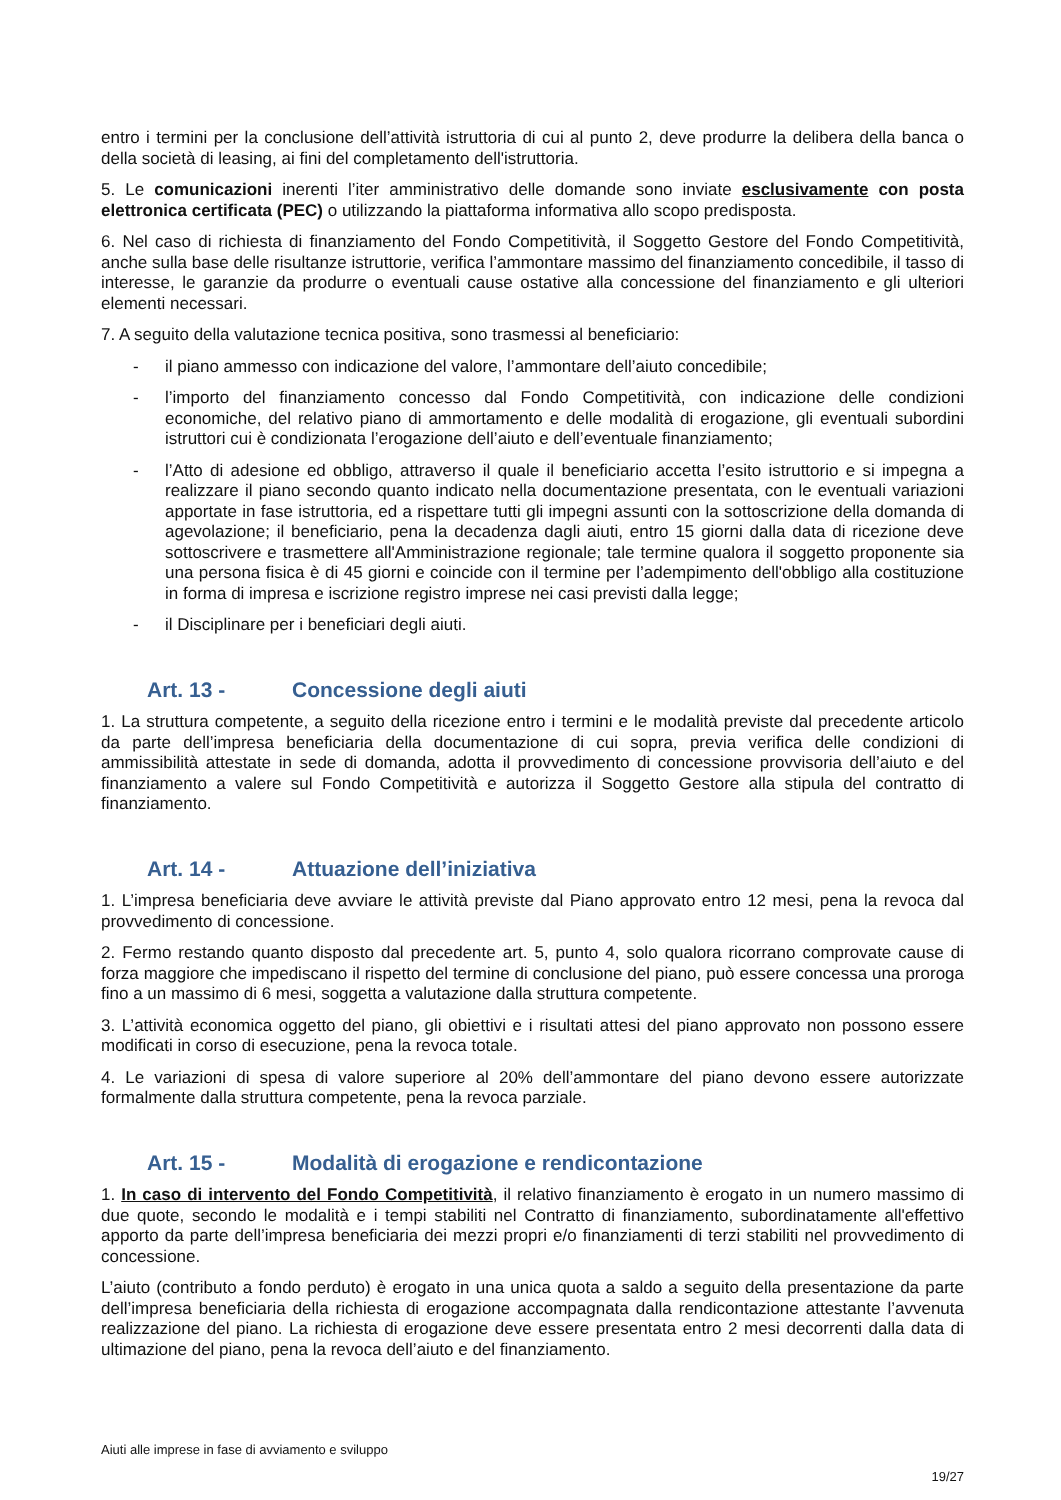entro i termini per la conclusione dell’attività istruttoria di cui al punto 2, deve produrre la delibera della banca o della società di leasing, ai fini del completamento dell'istruttoria.
5. Le comunicazioni inerenti l’iter amministrativo delle domande sono inviate esclusivamente con posta elettronica certificata (PEC) o utilizzando la piattaforma informativa allo scopo predisposta.
6. Nel caso di richiesta di finanziamento del Fondo Competitività, il Soggetto Gestore del Fondo Competitività, anche sulla base delle risultanze istruttorie, verifica l’ammontare massimo del finanziamento concedibile, il tasso di interesse, le garanzie da produrre o eventuali cause ostative alla concessione del finanziamento e gli ulteriori elementi necessari.
7. A seguito della valutazione tecnica positiva, sono trasmessi al beneficiario:
- il piano ammesso con indicazione del valore, l’ammontare dell’aiuto concedibile;
- l’importo del finanziamento concesso dal Fondo Competitività, con indicazione delle condizioni economiche, del relativo piano di ammortamento e delle modalità di erogazione, gli eventuali subordini istruttori cui è condizionata l’erogazione dell’aiuto e dell’eventuale finanziamento;
- l’Atto di adesione ed obbligo, attraverso il quale il beneficiario accetta l’esito istruttorio e si impegna a realizzare il piano secondo quanto indicato nella documentazione presentata, con le eventuali variazioni apportate in fase istruttoria, ed a rispettare tutti gli impegni assunti con la sottoscrizione della domanda di agevolazione; il beneficiario, pena la decadenza dagli aiuti, entro 15 giorni dalla data di ricezione deve sottoscrivere e trasmettere all'Amministrazione regionale; tale termine qualora il soggetto proponente sia una persona fisica è di 45 giorni e coincide con il termine per l’adempimento dell'obbligo alla costituzione in forma di impresa e iscrizione registro imprese nei casi previsti dalla legge;
- il Disciplinare per i beneficiari degli aiuti.
Art. 13 - Concessione degli aiuti
1. La struttura competente, a seguito della ricezione entro i termini e le modalità previste dal precedente articolo da parte dell’impresa beneficiaria della documentazione di cui sopra, previa verifica delle condizioni di ammissibilità attestate in sede di domanda, adotta il provvedimento di concessione provvisoria dell’aiuto e del finanziamento a valere sul Fondo Competitività e autorizza il Soggetto Gestore alla stipula del contratto di finanziamento.
Art. 14 - Attuazione dell’iniziativa
1. L’impresa beneficiaria deve avviare le attività previste dal Piano approvato entro 12 mesi, pena la revoca dal provvedimento di concessione.
2. Fermo restando quanto disposto dal precedente art. 5, punto 4, solo qualora ricorrano comprovate cause di forza maggiore che impediscano il rispetto del termine di conclusione del piano, può essere concessa una proroga fino a un massimo di 6 mesi, soggetta a valutazione dalla struttura competente.
3. L’attività economica oggetto del piano, gli obiettivi e i risultati attesi del piano approvato non possono essere modificati in corso di esecuzione, pena la revoca totale.
4. Le variazioni di spesa di valore superiore al 20% dell’ammontare del piano devono essere autorizzate formalmente dalla struttura competente, pena la revoca parziale.
Art. 15 - Modalità di erogazione e rendicontazione
1. In caso di intervento del Fondo Competitività, il relativo finanziamento è erogato in un numero massimo di due quote, secondo le modalità e i tempi stabiliti nel Contratto di finanziamento, subordinatamente all'effettivo apporto da parte dell’impresa beneficiaria dei mezzi propri e/o finanziamenti di terzi stabiliti nel provvedimento di concessione.
L’aiuto (contributo a fondo perduto) è erogato in una unica quota a saldo a seguito della presentazione da parte dell’impresa beneficiaria della richiesta di erogazione accompagnata dalla rendicontazione attestante l’avvenuta realizzazione del piano. La richiesta di erogazione deve essere presentata entro 2 mesi decorrenti dalla data di ultimazione del piano, pena la revoca dell’aiuto e del finanziamento.
Aiuti alle imprese in fase di avviamento e sviluppo
19/27